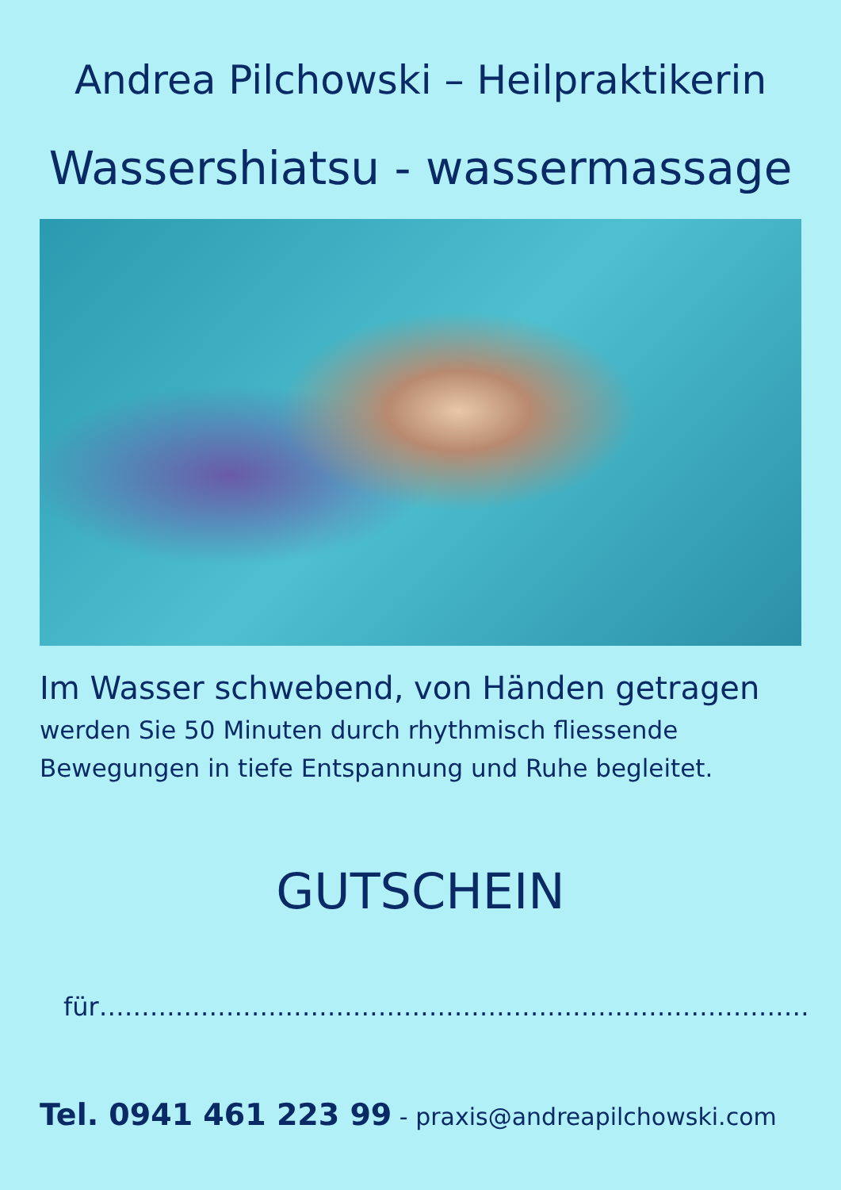Andrea Pilchowski – Heilpraktikerin
Wassershiatsu - wassermassage
Im Wasser schwebend, von Händen getragen
werden Sie 50 Minuten durch rhythmisch fliessende
Bewegungen in tiefe Entspannung und Ruhe begleitet.
GUTSCHEIN
für…………………………………………………………………………
Tel. 0941 461 223 99 - praxis@andreapilchowski.com